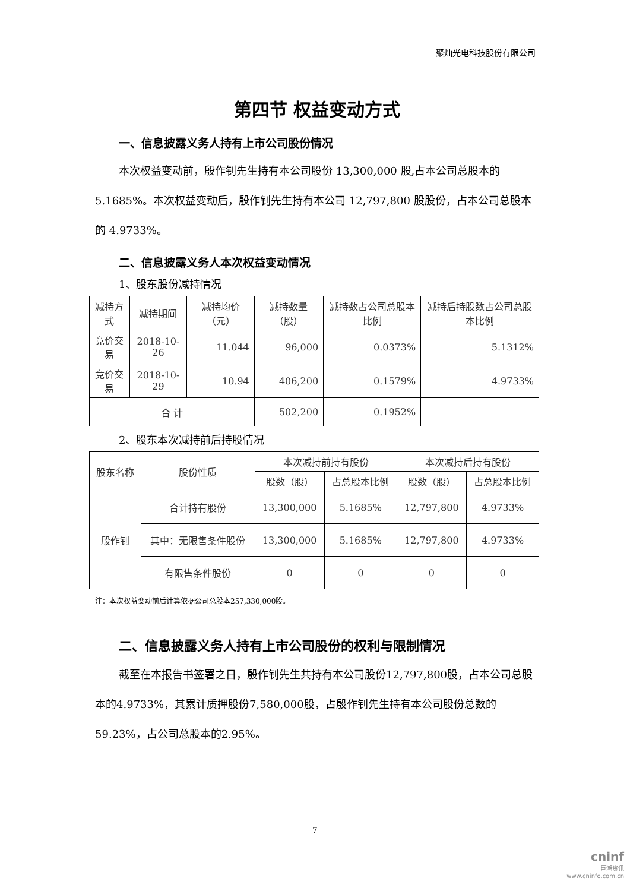聚灿光电科技股份有限公司
第四节 权益变动方式
一、信息披露义务人持有上市公司股份情况
本次权益变动前，殷作钊先生持有本公司股份 13,300,000 股,占本公司总股本的 5.1685%。本次权益变动后，殷作钊先生持有本公司 12,797,800 股股份，占本公司总股本的 4.9733%。
二、信息披露义务人本次权益变动情况
1、股东股份减持情况
| 减持方式 | 减持期间 | 减持均价（元） | 减持数量（股） | 减持数占公司总股本比例 | 减持后持股数占公司总股本比例 |
| --- | --- | --- | --- | --- | --- |
| 竞价交易 | 2018-10-26 | 11.044 | 96,000 | 0.0373% | 5.1312% |
| 竞价交易 | 2018-10-29 | 10.94 | 406,200 | 0.1579% | 4.9733% |
| 合 计 | | | 502,200 | 0.1952% | |
2、股东本次减持前后持股情况
| 股东名称 | 股份性质 | 本次减持前持有股份 | | 本次减持后持有股份 | |
| --- | --- | --- | --- | --- | --- |
| | | 股数（股） | 占总股本比例 | 股数（股） | 占总股本比例 |
| 殷作钊 | 合计持有股份 | 13,300,000 | 5.1685% | 12,797,800 | 4.9733% |
| | 其中：无限售条件股份 | 13,300,000 | 5.1685% | 12,797,800 | 4.9733% |
| | 有限售条件股份 | 0 | 0 | 0 | 0 |
注：本次权益变动前后计算依据公司总股本257,330,000股。
二、信息披露义务人持有上市公司股份的权利与限制情况
截至在本报告书签署之日，殷作钊先生共持有本公司股份12,797,800股，占本公司总股本的4.9733%，其累计质押股份7,580,000股，占殷作钊先生持有本公司股份总数的59.23%，占公司总股本的2.95%。
7
cninf
巨潮资讯
www.cninfo.com.cn